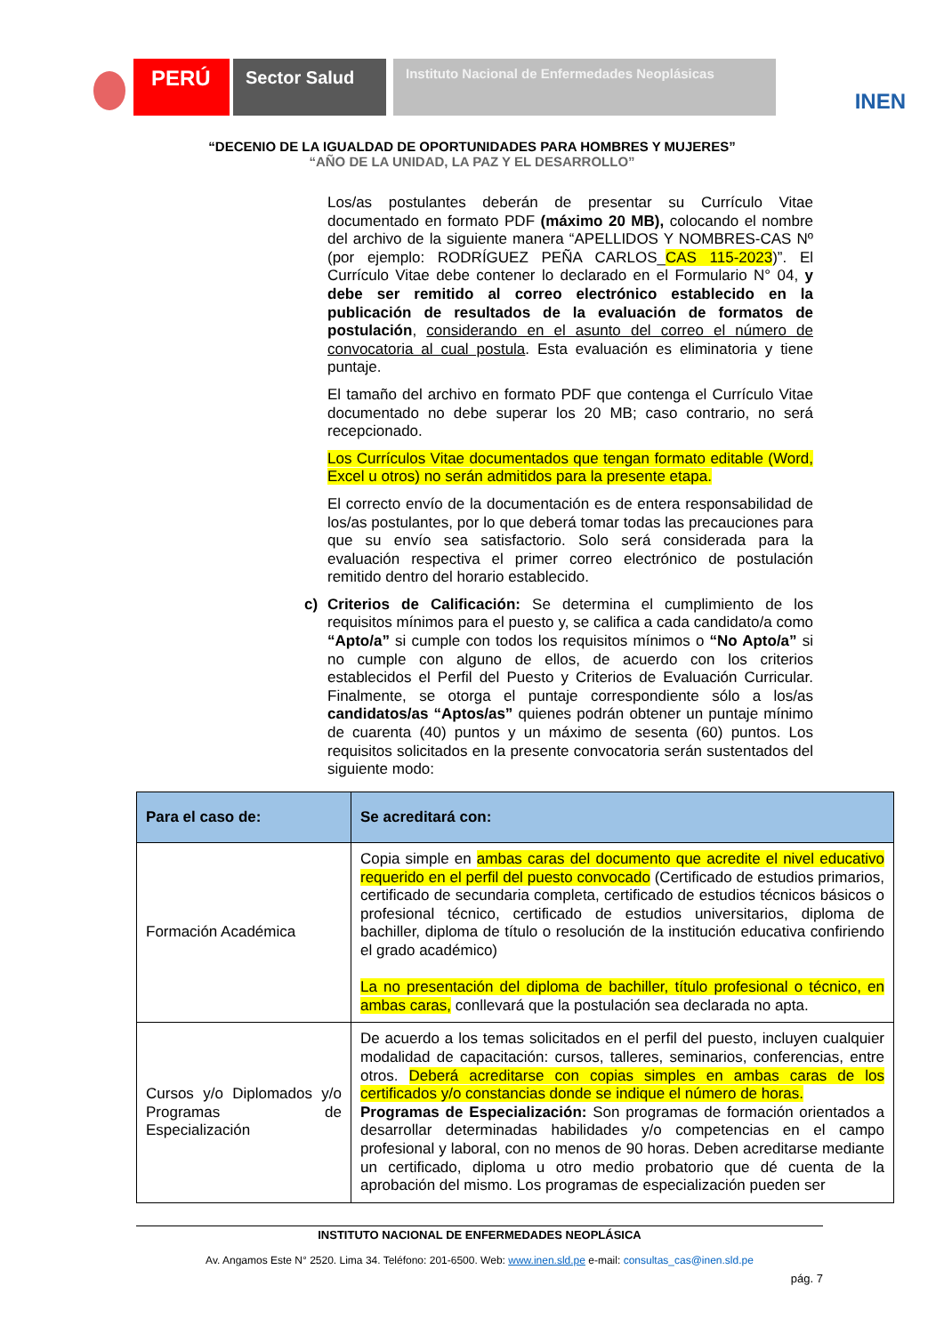PERÚ
Sector Salud
Instituto Nacional de Enfermedades Neoplásicas
INEN
“DECENIO DE LA IGUALDAD DE OPORTUNIDADES PARA HOMBRES Y MUJERES”
“AÑO DE LA UNIDAD, LA PAZ Y EL DESARROLLO”
Los/as postulantes deberán de presentar su Currículo Vitae documentado en formato PDF (máximo 20 MB), colocando el nombre del archivo de la siguiente manera “APELLIDOS Y NOMBRES-CAS Nº (por ejemplo: RODRÍGUEZ PEÑA CARLOS_CAS 115-2023)”. El Currículo Vitae debe contener lo declarado en el Formulario N° 04, y debe ser remitido al correo electrónico establecido en la publicación de resultados de la evaluación de formatos de postulación, considerando en el asunto del correo el número de convocatoria al cual postula. Esta evaluación es eliminatoria y tiene puntaje.
El tamaño del archivo en formato PDF que contenga el Currículo Vitae documentado no debe superar los 20 MB; caso contrario, no será recepcionado.
Los Currículos Vitae documentados que tengan formato editable (Word, Excel u otros) no serán admitidos para la presente etapa.
El correcto envío de la documentación es de entera responsabilidad de los/as postulantes, por lo que deberá tomar todas las precauciones para que su envío sea satisfactorio. Solo será considerada para la evaluación respectiva el primer correo electrónico de postulación remitido dentro del horario establecido.
c) Criterios de Calificación: Se determina el cumplimiento de los requisitos mínimos para el puesto y, se califica a cada candidato/a como “Apto/a” si cumple con todos los requisitos mínimos o “No Apto/a” si no cumple con alguno de ellos, de acuerdo con los criterios establecidos el Perfil del Puesto y Criterios de Evaluación Curricular. Finalmente, se otorga el puntaje correspondiente sólo a los/as candidatos/as “Aptos/as” quienes podrán obtener un puntaje mínimo de cuarenta (40) puntos y un máximo de sesenta (60) puntos. Los requisitos solicitados en la presente convocatoria serán sustentados del siguiente modo:
| Para el caso de: | Se acreditará con: |
| --- | --- |
| Formación Académica | Copia simple en ambas caras del documento que acredite el nivel educativo requerido en el perfil del puesto convocado (Certificado de estudios primarios, certificado de secundaria completa, certificado de estudios técnicos básicos o profesional técnico, certificado de estudios universitarios, diploma de bachiller, diploma de título o resolución de la institución educativa confiriendo el grado académico) La no presentación del diploma de bachiller, título profesional o técnico, en ambas caras, conllevará que la postulación sea declarada no apta. |
| Cursos y/o Diplomados y/o Programas de Especialización | De acuerdo a los temas solicitados en el perfil del puesto, incluyen cualquier modalidad de capacitación: cursos, talleres, seminarios, conferencias, entre otros. Deberá acreditarse con copias simples en ambas caras de los certificados y/o constancias donde se indique el número de horas. Programas de Especialización: Son programas de formación orientados a desarrollar determinadas habilidades y/o competencias en el campo profesional y laboral, con no menos de 90 horas. Deben acreditarse mediante un certificado, diploma u otro medio probatorio que dé cuenta de la aprobación del mismo. Los programas de especialización pueden ser |
INSTITUTO NACIONAL DE ENFERMEDADES NEOPLÁSICA
Av. Angamos Este N° 2520. Lima 34. Teléfono: 201-6500. Web: www.inen.sld.pe e-mail: consultas_cas@inen.sld.pe
pág. 7